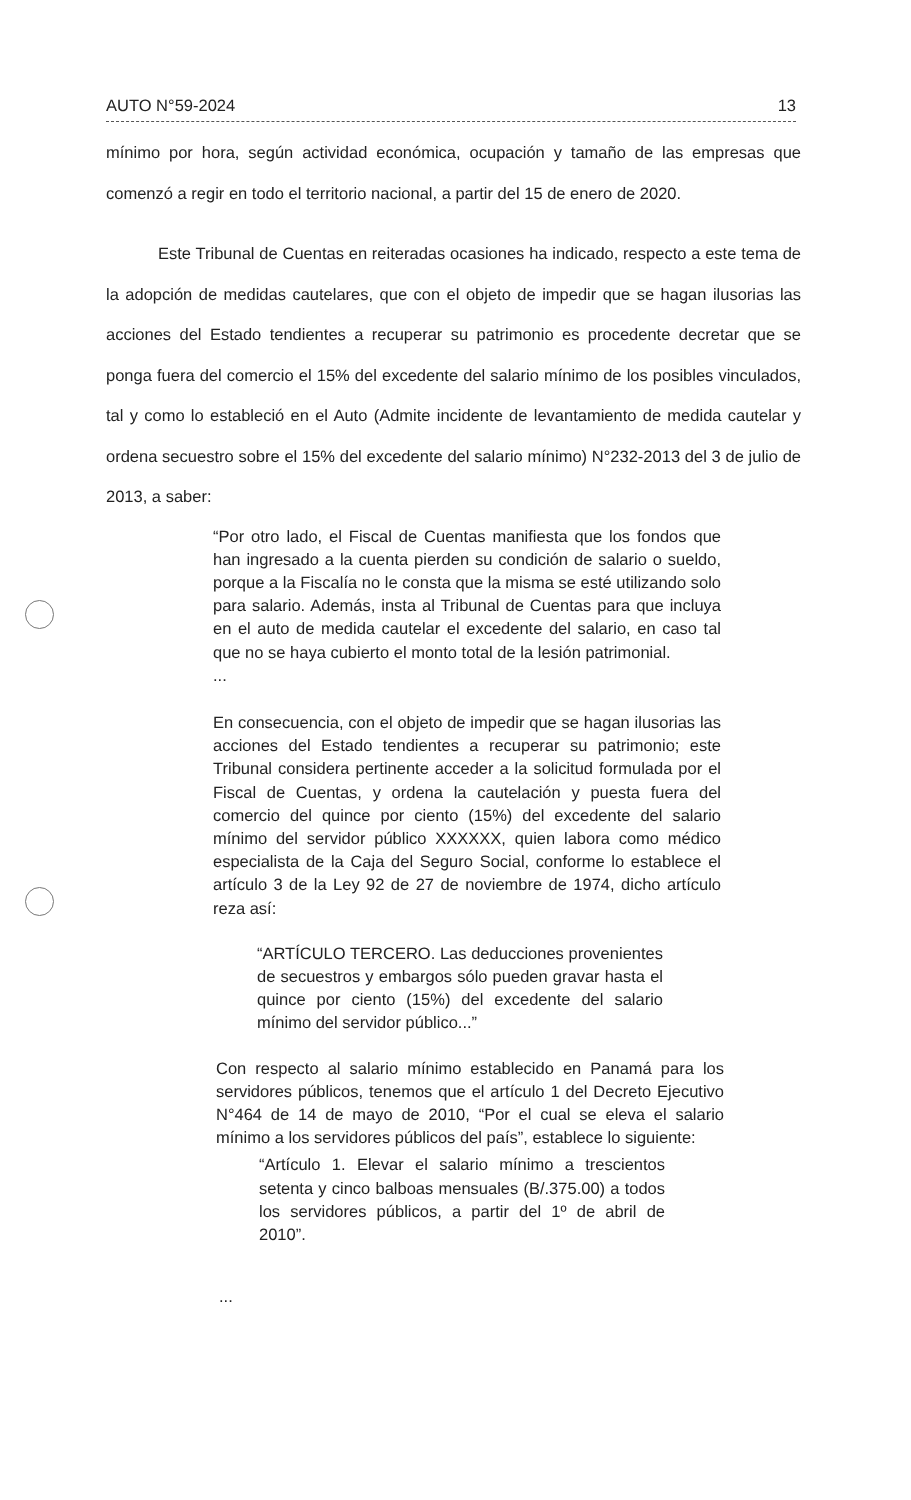AUTO N°59-2024 13
mínimo por hora, según actividad económica, ocupación y tamaño de las empresas que comenzó a regir en todo el territorio nacional, a partir del 15 de enero de 2020.
Este Tribunal de Cuentas en reiteradas ocasiones ha indicado, respecto a este tema de la adopción de medidas cautelares, que con el objeto de impedir que se hagan ilusorias las acciones del Estado tendientes a recuperar su patrimonio es procedente decretar que se ponga fuera del comercio el 15% del excedente del salario mínimo de los posibles vinculados, tal y como lo estableció en el Auto (Admite incidente de levantamiento de medida cautelar y ordena secuestro sobre el 15% del excedente del salario mínimo) N°232-2013 del 3 de julio de 2013, a saber:
“Por otro lado, el Fiscal de Cuentas manifiesta que los fondos que han ingresado a la cuenta pierden su condición de salario o sueldo, porque a la Fiscalía no le consta que la misma se esté utilizando solo para salario. Además, insta al Tribunal de Cuentas para que incluya en el auto de medida cautelar el excedente del salario, en caso tal que no se haya cubierto el monto total de la lesión patrimonial.
...
En consecuencia, con el objeto de impedir que se hagan ilusorias las acciones del Estado tendientes a recuperar su patrimonio; este Tribunal considera pertinente acceder a la solicitud formulada por el Fiscal de Cuentas, y ordena la cautelación y puesta fuera del comercio del quince por ciento (15%) del excedente del salario mínimo del servidor público XXXXXX, quien labora como médico especialista de la Caja del Seguro Social, conforme lo establece el artículo 3 de la Ley 92 de 27 de noviembre de 1974, dicho artículo reza así:
“ARTÍCULO TERCERO. Las deducciones provenientes de secuestros y embargos sólo pueden gravar hasta el quince por ciento (15%) del excedente del salario mínimo del servidor público...”
Con respecto al salario mínimo establecido en Panamá para los servidores públicos, tenemos que el artículo 1 del Decreto Ejecutivo N°464 de 14 de mayo de 2010, “Por el cual se eleva el salario mínimo a los servidores públicos del país”, establece lo siguiente:
“Artículo 1. Elevar el salario mínimo a trescientos setenta y cinco balboas mensuales (B/.375.00) a todos los servidores públicos, a partir del 1º de abril de 2010”.
...